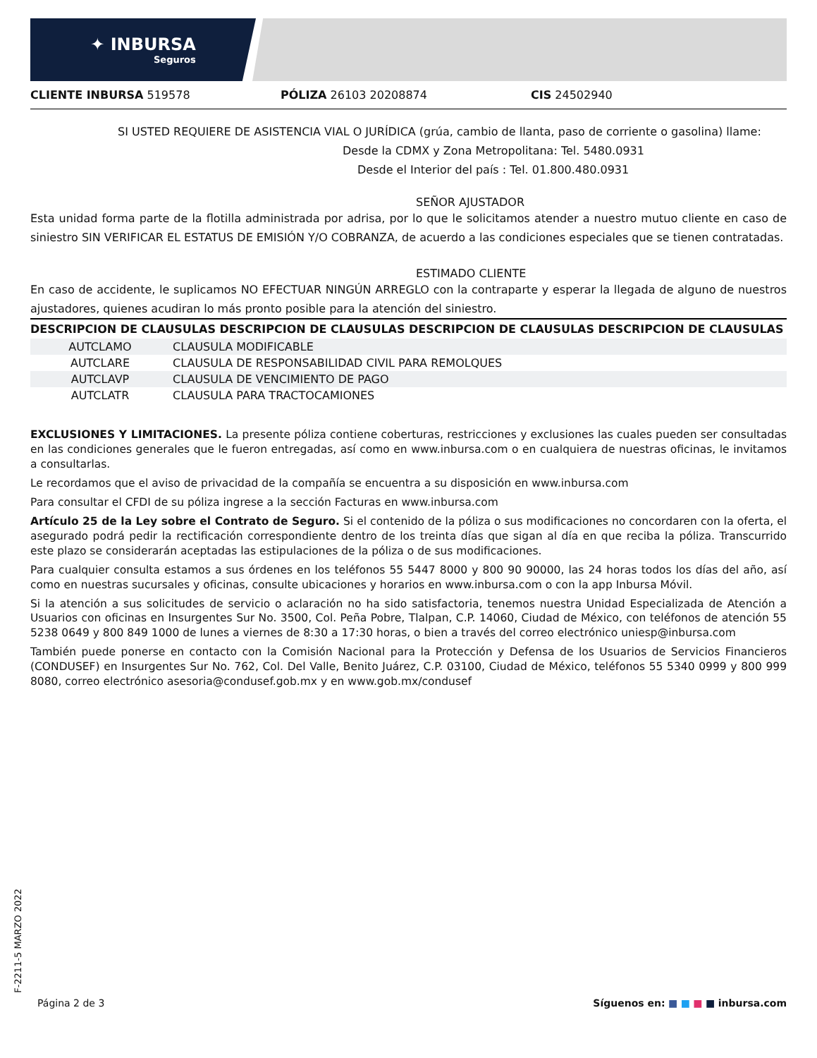✦ INBURSA
Seguros
CLIENTE INBURSA 519578 PÓLIZA 26103 20208874 CIS 24502940
SI USTED REQUIERE DE ASISTENCIA VIAL O JURÍDICA (grúa, cambio de llanta, paso de corriente o gasolina) llame:
Desde la CDMX y Zona Metropolitana: Tel. 5480.0931
Desde el Interior del país : Tel. 01.800.480.0931
SEÑOR AJUSTADOR
Esta unidad forma parte de la flotilla administrada por adrisa, por lo que le solicitamos atender a nuestro mutuo cliente en caso de siniestro SIN VERIFICAR EL ESTATUS DE EMISIÓN Y/O COBRANZA, de acuerdo a las condiciones especiales que se tienen contratadas.
ESTIMADO CLIENTE
En caso de accidente, le suplicamos NO EFECTUAR NINGÚN ARREGLO con la contraparte y esperar la llegada de alguno de nuestros ajustadores, quienes acudiran lo más pronto posible para la atención del siniestro.
DESCRIPCION DE CLAUSULAS DESCRIPCION DE CLAUSULAS DESCRIPCION DE CLAUSULAS DESCRIPCION DE CLAUSULAS
| AUTCLAMO | CLAUSULA MODIFICABLE |
| AUTCLARE | CLAUSULA DE RESPONSABILIDAD CIVIL PARA REMOLQUES |
| AUTCLAVP | CLAUSULA DE VENCIMIENTO DE PAGO |
| AUTCLATR | CLAUSULA PARA TRACTOCAMIONES |
EXCLUSIONES Y LIMITACIONES. La presente póliza contiene coberturas, restricciones y exclusiones las cuales pueden ser consultadas en las condiciones generales que le fueron entregadas, así como en www.inbursa.com o en cualquiera de nuestras oficinas, le invitamos a consultarlas.
Le recordamos que el aviso de privacidad de la compañía se encuentra a su disposición en www.inbursa.com
Para consultar el CFDI de su póliza ingrese a la sección Facturas en www.inbursa.com
Artículo 25 de la Ley sobre el Contrato de Seguro. Si el contenido de la póliza o sus modificaciones no concordaren con la oferta, el asegurado podrá pedir la rectificación correspondiente dentro de los treinta días que sigan al día en que reciba la póliza. Transcurrido este plazo se considerarán aceptadas las estipulaciones de la póliza o de sus modificaciones.
Para cualquier consulta estamos a sus órdenes en los teléfonos 55 5447 8000 y 800 90 90000, las 24 horas todos los días del año, así como en nuestras sucursales y oficinas, consulte ubicaciones y horarios en www.inbursa.com o con la app Inbursa Móvil.
Si la atención a sus solicitudes de servicio o aclaración no ha sido satisfactoria, tenemos nuestra Unidad Especializada de Atención a Usuarios con oficinas en Insurgentes Sur No. 3500, Col. Peña Pobre, Tlalpan, C.P. 14060, Ciudad de México, con teléfonos de atención 55 5238 0649 y 800 849 1000 de lunes a viernes de 8:30 a 17:30 horas, o bien a través del correo electrónico uniesp@inbursa.com
También puede ponerse en contacto con la Comisión Nacional para la Protección y Defensa de los Usuarios de Servicios Financieros (CONDUSEF) en Insurgentes Sur No. 762, Col. Del Valle, Benito Juárez, C.P. 03100, Ciudad de México, teléfonos 55 5340 0999 y 800 999 8080, correo electrónico asesoria@condusef.gob.mx y en www.gob.mx/condusef
F-2211-5 MARZO 2022
Página 2 de 3 Síguenos en: ■ ■ ■ ■ inbursa.com